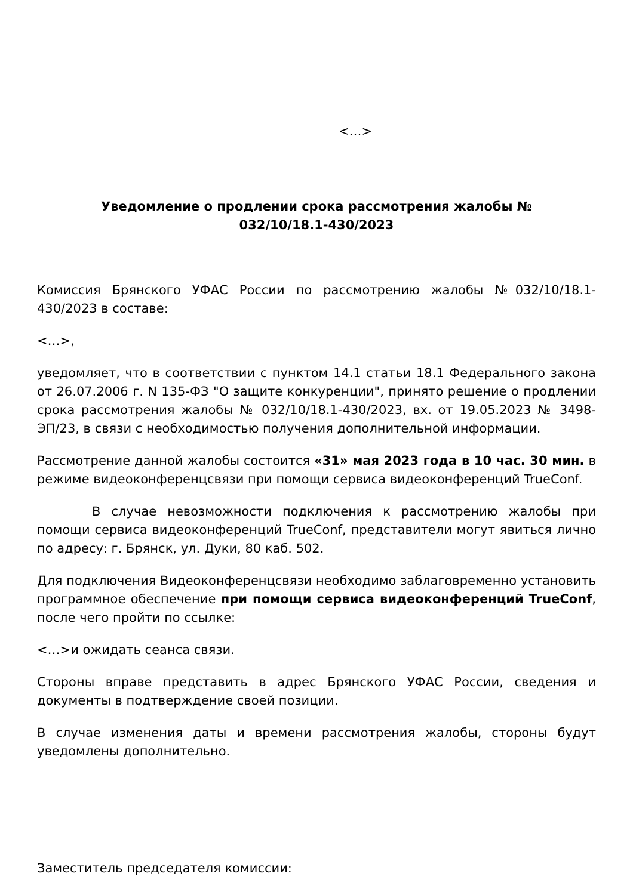<…>
Уведомление о продлении срока рассмотрения жалобы № 032/10/18.1-430/2023
Комиссия Брянского УФАС России по рассмотрению жалобы №032/10/18.1-430/2023 в составе:
<…>,
уведомляет, что в соответствии с пунктом 14.1 статьи 18.1 Федерального закона от 26.07.2006 г. N 135-ФЗ "О защите конкуренции", принято решение о продлении срока рассмотрения жалобы № 032/10/18.1-430/2023, вх. от 19.05.2023 № 3498-ЭП/23, в связи с необходимостью получения дополнительной информации.
Рассмотрение данной жалобы состоится «31» мая 2023 года в 10 час. 30 мин. в режиме видеоконференцсвязи при помощи сервиса видеоконференций TrueConf.
В случае невозможности подключения к рассмотрению жалобы при помощи сервиса видеоконференций TrueConf, представители могут явиться лично по адресу: г. Брянск, ул. Дуки, 80 каб. 502.
Для подключения Видеоконференцсвязи необходимо заблаговременно установить программное обеспечение при помощи сервиса видеоконференций TrueConf, после чего пройти по ссылке:
<…>и ожидать сеанса связи.
Стороны вправе представить в адрес Брянского УФАС России, сведения и документы в подтверждение своей позиции.
В случае изменения даты и времени рассмотрения жалобы, стороны будут уведомлены дополнительно.
Заместитель председателя комиссии: